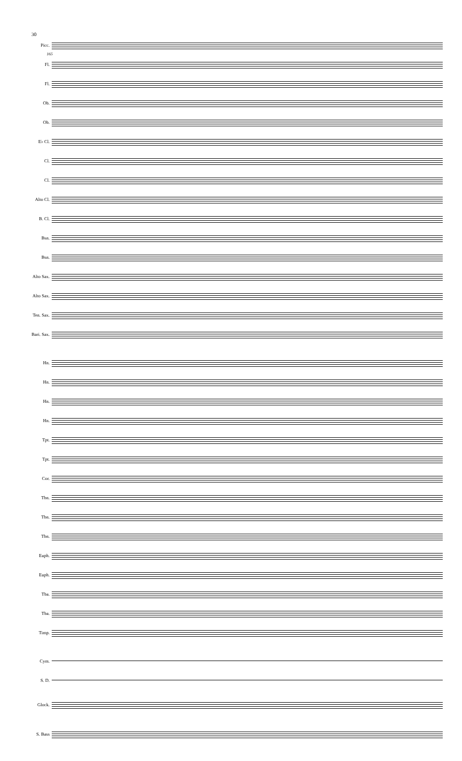30
165
Picc.
Fl.
Fl.
Ob.
Ob.
E♭ Cl.
Cl.
Cl.
Alto Cl.
B. Cl.
Bsn.
Bsn.
Alto Sax.
Alto Sax.
Ten. Sax.
Bari. Sax.
Hn.
Hn.
Hn.
Hn.
Tpt.
Tpt.
Cor.
Tbn.
Tbn.
Tbn.
Euph.
Euph.
Tba.
Tba.
Timp.
Cym.
S. D.
Glock.
S. Bass